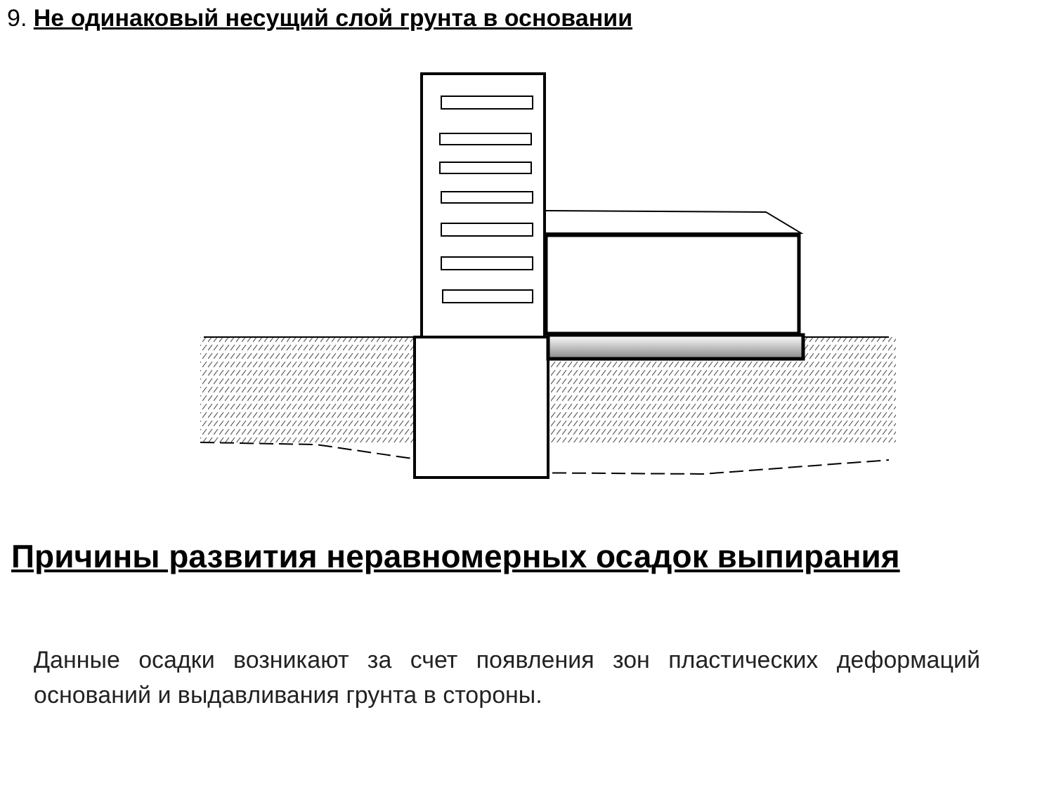9. Не одинаковый несущий слой грунта в основании
Причины развития неравномерных осадок выпирания
Данные осадки возникают за счет появления зон пластических деформаций оснований и выдавливания грунта в стороны.